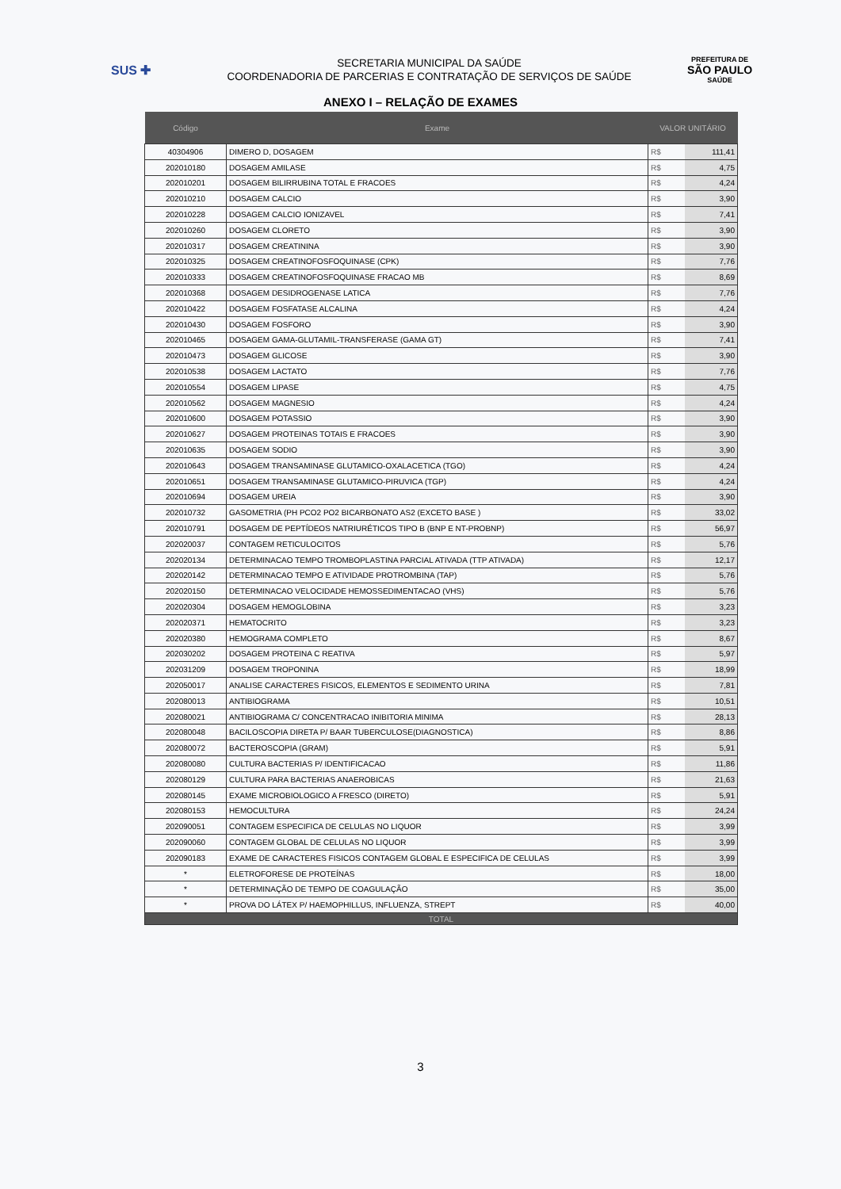SUS ✚
SECRETARIA MUNICIPAL DA SAÚDE
COORDENADORIA DE PARCERIAS E CONTRATAÇÃO DE SERVIÇOS DE SAÚDE
PREFEITURA DE
SÃO PAULO
SAÚDE
ANEXO I – RELAÇÃO DE EXAMES
| Código | Exame | VALOR UNITÁRIO | |
| --- | --- | --- | --- |
| 40304906 | DIMERO D, DOSAGEM | R$ | 111,41 |
| 202010180 | DOSAGEM AMILASE | R$ | 4,75 |
| 202010201 | DOSAGEM BILIRRUBINA TOTAL E FRACOES | R$ | 4,24 |
| 202010210 | DOSAGEM CALCIO | R$ | 3,90 |
| 202010228 | DOSAGEM CALCIO IONIZAVEL | R$ | 7,41 |
| 202010260 | DOSAGEM CLORETO | R$ | 3,90 |
| 202010317 | DOSAGEM CREATININA | R$ | 3,90 |
| 202010325 | DOSAGEM CREATINOFOSFOQUINASE (CPK) | R$ | 7,76 |
| 202010333 | DOSAGEM CREATINOFOSFOQUINASE FRACAO MB | R$ | 8,69 |
| 202010368 | DOSAGEM DESIDROGENASE LATICA | R$ | 7,76 |
| 202010422 | DOSAGEM FOSFATASE ALCALINA | R$ | 4,24 |
| 202010430 | DOSAGEM FOSFORO | R$ | 3,90 |
| 202010465 | DOSAGEM GAMA-GLUTAMIL-TRANSFERASE (GAMA GT) | R$ | 7,41 |
| 202010473 | DOSAGEM GLICOSE | R$ | 3,90 |
| 202010538 | DOSAGEM LACTATO | R$ | 7,76 |
| 202010554 | DOSAGEM LIPASE | R$ | 4,75 |
| 202010562 | DOSAGEM MAGNESIO | R$ | 4,24 |
| 202010600 | DOSAGEM POTASSIO | R$ | 3,90 |
| 202010627 | DOSAGEM PROTEINAS TOTAIS E FRACOES | R$ | 3,90 |
| 202010635 | DOSAGEM SODIO | R$ | 3,90 |
| 202010643 | DOSAGEM TRANSAMINASE GLUTAMICO-OXALACETICA (TGO) | R$ | 4,24 |
| 202010651 | DOSAGEM TRANSAMINASE GLUTAMICO-PIRUVICA (TGP) | R$ | 4,24 |
| 202010694 | DOSAGEM UREIA | R$ | 3,90 |
| 202010732 | GASOMETRIA (PH PCO2 PO2 BICARBONATO AS2 (EXCETO BASE ) | R$ | 33,02 |
| 202010791 | DOSAGEM DE PEPTÍDEOS NATRIURÉTICOS TIPO B (BNP E NT-PROBNP) | R$ | 56,97 |
| 202020037 | CONTAGEM RETICULOCITOS | R$ | 5,76 |
| 202020134 | DETERMINACAO TEMPO TROMBOPLASTINA PARCIAL ATIVADA (TTP ATIVADA) | R$ | 12,17 |
| 202020142 | DETERMINACAO TEMPO E ATIVIDADE PROTROMBINA (TAP) | R$ | 5,76 |
| 202020150 | DETERMINACAO VELOCIDADE HEMOSSEDIMENTACAO (VHS) | R$ | 5,76 |
| 202020304 | DOSAGEM HEMOGLOBINA | R$ | 3,23 |
| 202020371 | HEMATOCRITO | R$ | 3,23 |
| 202020380 | HEMOGRAMA COMPLETO | R$ | 8,67 |
| 202030202 | DOSAGEM PROTEINA C REATIVA | R$ | 5,97 |
| 202031209 | DOSAGEM TROPONINA | R$ | 18,99 |
| 202050017 | ANALISE CARACTERES FISICOS, ELEMENTOS E SEDIMENTO URINA | R$ | 7,81 |
| 202080013 | ANTIBIOGRAMA | R$ | 10,51 |
| 202080021 | ANTIBIOGRAMA C/ CONCENTRACAO INIBITORIA MINIMA | R$ | 28,13 |
| 202080048 | BACILOSCOPIA DIRETA P/ BAAR TUBERCULOSE(DIAGNOSTICA) | R$ | 8,86 |
| 202080072 | BACTEROSCOPIA (GRAM) | R$ | 5,91 |
| 202080080 | CULTURA BACTERIAS P/ IDENTIFICACAO | R$ | 11,86 |
| 202080129 | CULTURA PARA BACTERIAS ANAEROBICAS | R$ | 21,63 |
| 202080145 | EXAME MICROBIOLOGICO A FRESCO (DIRETO) | R$ | 5,91 |
| 202080153 | HEMOCULTURA | R$ | 24,24 |
| 202090051 | CONTAGEM ESPECIFICA DE CELULAS NO LIQUOR | R$ | 3,99 |
| 202090060 | CONTAGEM GLOBAL DE CELULAS NO LIQUOR | R$ | 3,99 |
| 202090183 | EXAME DE CARACTERES FISICOS CONTAGEM GLOBAL E ESPECIFICA DE CELULAS | R$ | 3,99 |
| * | ELETROFORESE DE PROTEÍNAS | R$ | 18,00 |
| * | DETERMINAÇÃO DE TEMPO DE COAGULAÇÃO | R$ | 35,00 |
| * | PROVA DO LÁTEX P/ HAEMOPHILLUS, INFLUENZA, STREPT | R$ | 40,00 |
| TOTAL | | | |
3